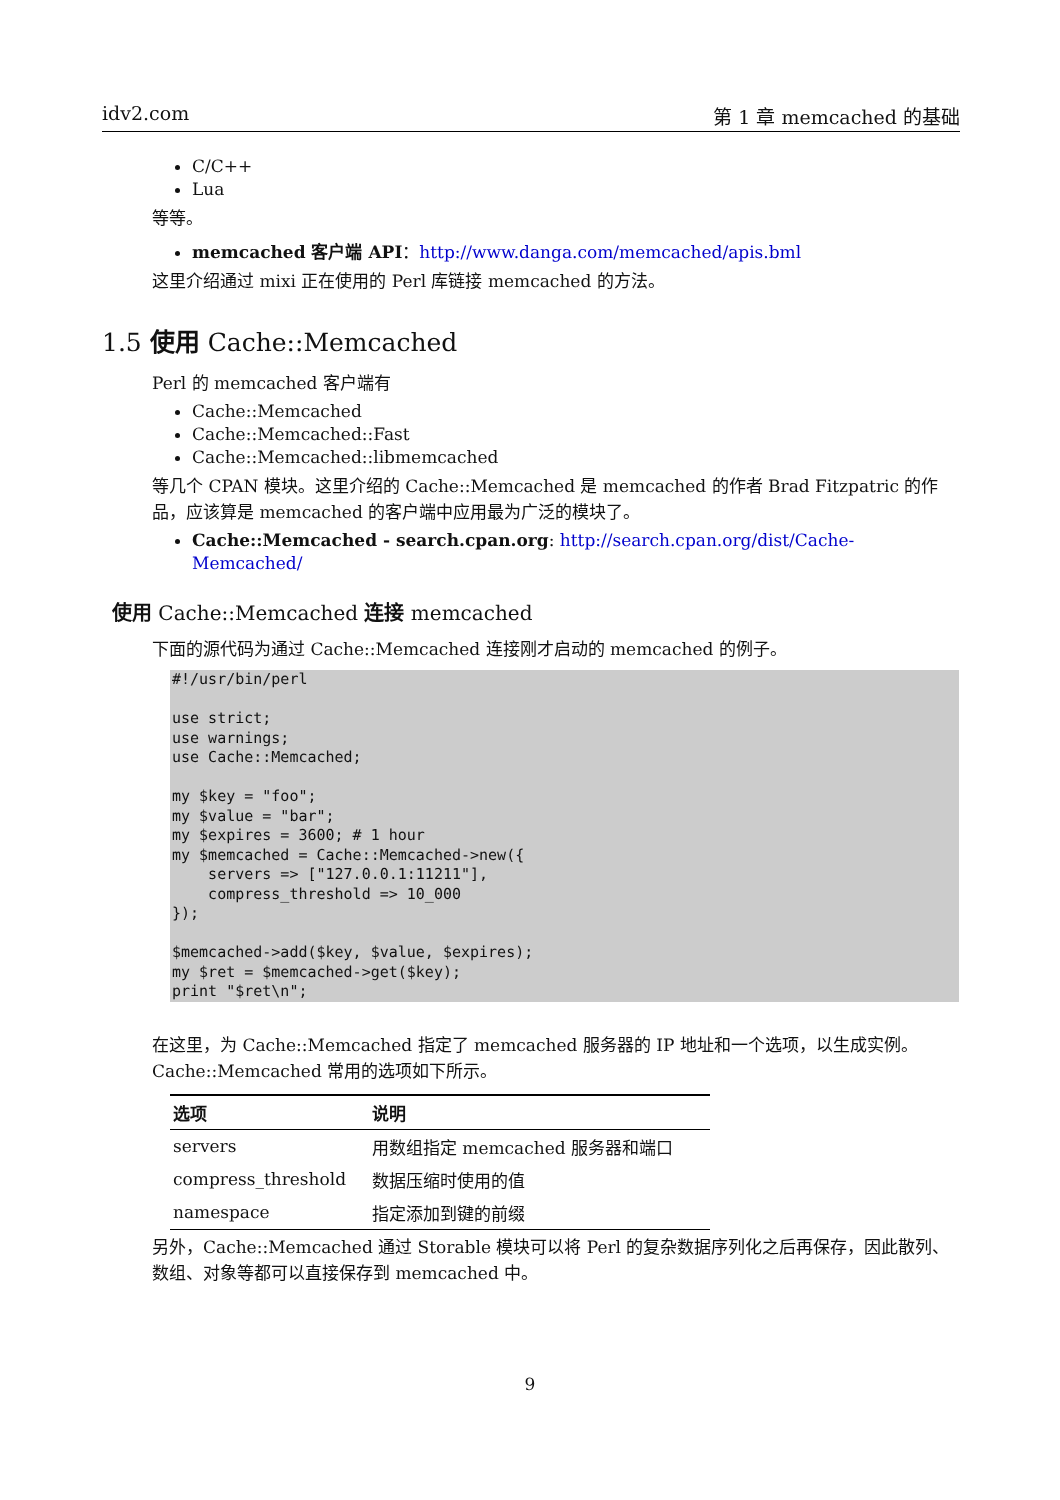idv2.com 第 1 章 memcached 的基础
C/C++
Lua
等等。
memcached 客户端 API：http://www.danga.com/memcached/apis.bml
这里介绍通过 mixi 正在使用的 Perl 库链接 memcached 的方法。
1.5 使用 Cache::Memcached
Perl 的 memcached 客户端有
Cache::Memcached
Cache::Memcached::Fast
Cache::Memcached::libmemcached
等几个 CPAN 模块。这里介绍的 Cache::Memcached 是 memcached 的作者 Brad Fitzpatric 的作品，应该算是 memcached 的客户端中应用最为广泛的模块了。
Cache::Memcached - search.cpan.org: http://search.cpan.org/dist/Cache-Memcached/
使用 Cache::Memcached 连接 memcached
下面的源代码为通过 Cache::Memcached 连接刚才启动的 memcached 的例子。
#!/usr/bin/perl

use strict;
use warnings;
use Cache::Memcached;

my $key = "foo";
my $value = "bar";
my $expires = 3600; # 1 hour
my $memcached = Cache::Memcached->new({
    servers => ["127.0.0.1:11211"],
    compress_threshold => 10_000
});

$memcached->add($key, $value, $expires);
my $ret = $memcached->get($key);
print "$ret\n";
在这里，为 Cache::Memcached 指定了 memcached 服务器的 IP 地址和一个选项，以生成实例。Cache::Memcached 常用的选项如下所示。
| 选项 | 说明 |
| --- | --- |
| servers | 用数组指定 memcached 服务器和端口 |
| compress_threshold | 数据压缩时使用的值 |
| namespace | 指定添加到键的前缀 |
另外，Cache::Memcached 通过 Storable 模块可以将 Perl 的复杂数据序列化之后再保存，因此散列、数组、对象等都可以直接保存到 memcached 中。
9